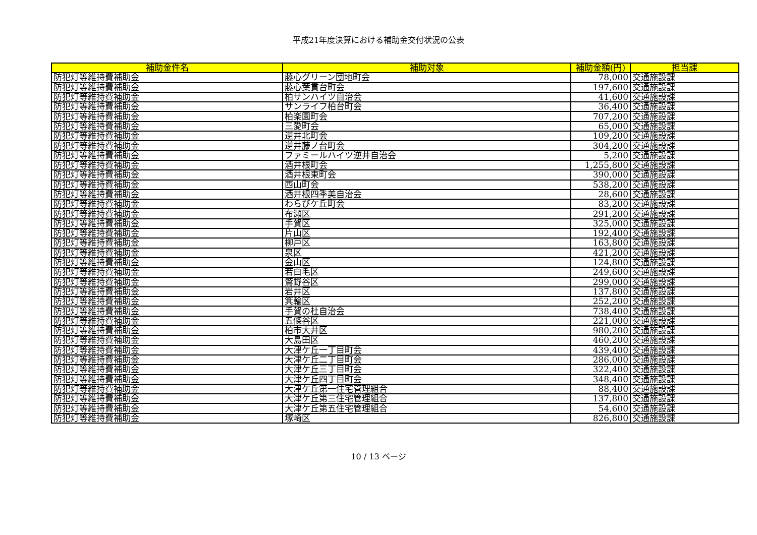平成21年度決算における補助金交付状況の公表
| 補助金件名 | 補助対象 | 補助金額(円) | 担当課 |
| --- | --- | --- | --- |
| 防犯灯等維持費補助金 | 藤心グリーン団地町会 | 78,000 | 交通施設課 |
| 防犯灯等維持費補助金 | 藤心葉貫台町会 | 197,600 | 交通施設課 |
| 防犯灯等維持費補助金 | 柏サンハイツ自治会 | 41,600 | 交通施設課 |
| 防犯灯等維持費補助金 | サンライフ柏台町会 | 36,400 | 交通施設課 |
| 防犯灯等維持費補助金 | 柏楽園町会 | 707,200 | 交通施設課 |
| 防犯灯等維持費補助金 | 三愛町会 | 65,000 | 交通施設課 |
| 防犯灯等維持費補助金 | 逆井北町会 | 109,200 | 交通施設課 |
| 防犯灯等維持費補助金 | 逆井藤ノ台町会 | 304,200 | 交通施設課 |
| 防犯灯等維持費補助金 | ファミールハイツ逆井自治会 | 5,200 | 交通施設課 |
| 防犯灯等維持費補助金 | 酒井根町会 | 1,255,800 | 交通施設課 |
| 防犯灯等維持費補助金 | 酒井根東町会 | 390,000 | 交通施設課 |
| 防犯灯等維持費補助金 | 西山町会 | 538,200 | 交通施設課 |
| 防犯灯等維持費補助金 | 酒井根四季美自治会 | 28,600 | 交通施設課 |
| 防犯灯等維持費補助金 | わらびケ丘町会 | 83,200 | 交通施設課 |
| 防犯灯等維持費補助金 | 布瀬区 | 291,200 | 交通施設課 |
| 防犯灯等維持費補助金 | 手賀区 | 325,000 | 交通施設課 |
| 防犯灯等維持費補助金 | 片山区 | 192,400 | 交通施設課 |
| 防犯灯等維持費補助金 | 柳戸区 | 163,800 | 交通施設課 |
| 防犯灯等維持費補助金 | 泉区 | 421,200 | 交通施設課 |
| 防犯灯等維持費補助金 | 金山区 | 124,800 | 交通施設課 |
| 防犯灯等維持費補助金 | 若白毛区 | 249,600 | 交通施設課 |
| 防犯灯等維持費補助金 | 鷲野谷区 | 299,000 | 交通施設課 |
| 防犯灯等維持費補助金 | 岩井区 | 137,800 | 交通施設課 |
| 防犯灯等維持費補助金 | 箕輪区 | 252,200 | 交通施設課 |
| 防犯灯等維持費補助金 | 手賀の杜自治会 | 738,400 | 交通施設課 |
| 防犯灯等維持費補助金 | 五條谷区 | 221,000 | 交通施設課 |
| 防犯灯等維持費補助金 | 柏市大井区 | 980,200 | 交通施設課 |
| 防犯灯等維持費補助金 | 大島田区 | 460,200 | 交通施設課 |
| 防犯灯等維持費補助金 | 大津ケ丘一丁目町会 | 439,400 | 交通施設課 |
| 防犯灯等維持費補助金 | 大津ケ丘二丁目町会 | 286,000 | 交通施設課 |
| 防犯灯等維持費補助金 | 大津ケ丘三丁目町会 | 322,400 | 交通施設課 |
| 防犯灯等維持費補助金 | 大津ケ丘四丁目町会 | 348,400 | 交通施設課 |
| 防犯灯等維持費補助金 | 大津ケ丘第一住宅管理組合 | 88,400 | 交通施設課 |
| 防犯灯等維持費補助金 | 大津ケ丘第三住宅管理組合 | 137,800 | 交通施設課 |
| 防犯灯等維持費補助金 | 大津ケ丘第五住宅管理組合 | 54,600 | 交通施設課 |
| 防犯灯等維持費補助金 | 塚崎区 | 826,800 | 交通施設課 |
10 / 13 ページ